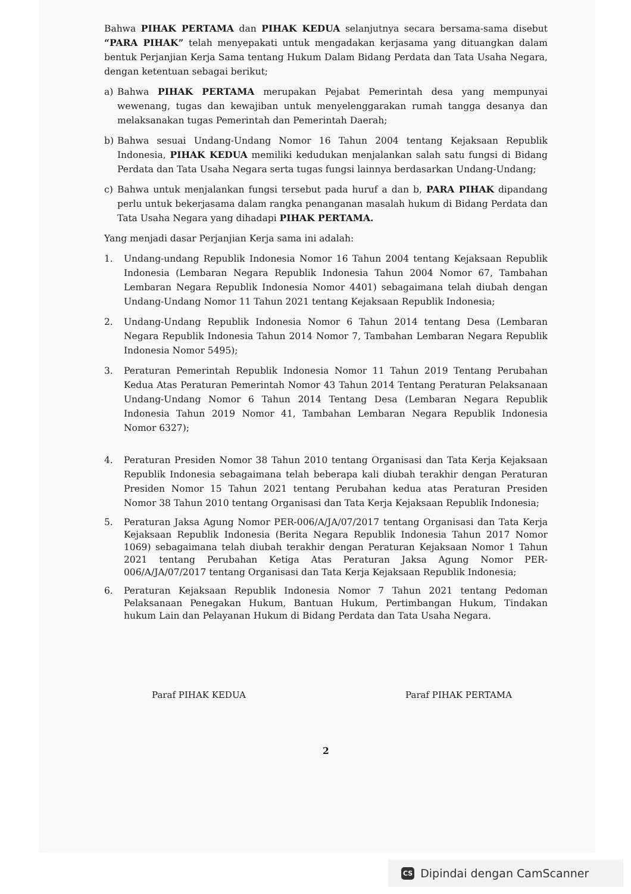Bahwa PIHAK PERTAMA dan PIHAK KEDUA selanjutnya secara bersama-sama disebut “PARA PIHAK” telah menyepakati untuk mengadakan kerjasama yang dituangkan dalam bentuk Perjanjian Kerja Sama tentang Hukum Dalam Bidang Perdata dan Tata Usaha Negara, dengan ketentuan sebagai berikut;
a) Bahwa PIHAK PERTAMA merupakan Pejabat Pemerintah desa yang mempunyai wewenang, tugas dan kewajiban untuk menyelenggarakan rumah tangga desanya dan melaksanakan tugas Pemerintah dan Pemerintah Daerah;
b) Bahwa sesuai Undang-Undang Nomor 16 Tahun 2004 tentang Kejaksaan Republik Indonesia, PIHAK KEDUA memiliki kedudukan menjalankan salah satu fungsi di Bidang Perdata dan Tata Usaha Negara serta tugas fungsi lainnya berdasarkan Undang-Undang;
c) Bahwa untuk menjalankan fungsi tersebut pada huruf a dan b, PARA PIHAK dipandang perlu untuk bekerjasama dalam rangka penanganan masalah hukum di Bidang Perdata dan Tata Usaha Negara yang dihadapi PIHAK PERTAMA.
Yang menjadi dasar Perjanjian Kerja sama ini adalah:
1. Undang-undang Republik Indonesia Nomor 16 Tahun 2004 tentang Kejaksaan Republik Indonesia (Lembaran Negara Republik Indonesia Tahun 2004 Nomor 67, Tambahan Lembaran Negara Republik Indonesia Nomor 4401) sebagaimana telah diubah dengan Undang-Undang Nomor 11 Tahun 2021 tentang Kejaksaan Republik Indonesia;
2. Undang-Undang Republik Indonesia Nomor 6 Tahun 2014 tentang Desa (Lembaran Negara Republik Indonesia Tahun 2014 Nomor 7, Tambahan Lembaran Negara Republik Indonesia Nomor 5495);
3. Peraturan Pemerintah Republik Indonesia Nomor 11 Tahun 2019 Tentang Perubahan Kedua Atas Peraturan Pemerintah Nomor 43 Tahun 2014 Tentang Peraturan Pelaksanaan Undang-Undang Nomor 6 Tahun 2014 Tentang Desa (Lembaran Negara Republik Indonesia Tahun 2019 Nomor 41, Tambahan Lembaran Negara Republik Indonesia Nomor 6327);
4. Peraturan Presiden Nomor 38 Tahun 2010 tentang Organisasi dan Tata Kerja Kejaksaan Republik Indonesia sebagaimana telah beberapa kali diubah terakhir dengan Peraturan Presiden Nomor 15 Tahun 2021 tentang Perubahan kedua atas Peraturan Presiden Nomor 38 Tahun 2010 tentang Organisasi dan Tata Kerja Kejaksaan Republik Indonesia;
5. Peraturan Jaksa Agung Nomor PER-006/A/JA/07/2017 tentang Organisasi dan Tata Kerja Kejaksaan Republik Indonesia (Berita Negara Republik Indonesia Tahun 2017 Nomor 1069) sebagaimana telah diubah terakhir dengan Peraturan Kejaksaan Nomor 1 Tahun 2021 tentang Perubahan Ketiga Atas Peraturan Jaksa Agung Nomor PER-006/A/JA/07/2017 tentang Organisasi dan Tata Kerja Kejaksaan Republik Indonesia;
6. Peraturan Kejaksaan Republik Indonesia Nomor 7 Tahun 2021 tentang Pedoman Pelaksanaan Penegakan Hukum, Bantuan Hukum, Pertimbangan Hukum, Tindakan hukum Lain dan Pelayanan Hukum di Bidang Perdata dan Tata Usaha Negara.
Paraf PIHAK KEDUA Paraf PIHAK PERTAMA
2
CS Dipindai dengan CamScanner